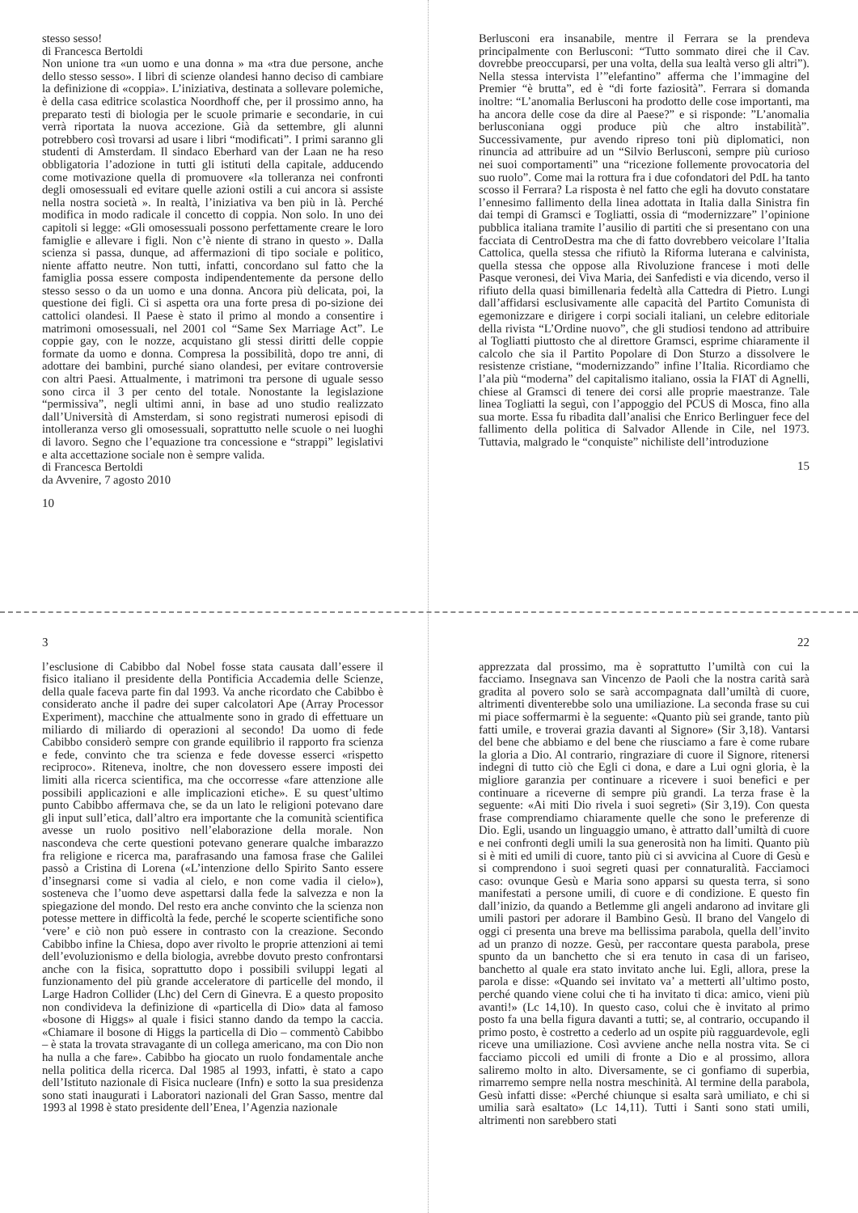stesso sesso!
di Francesca Bertoldi
Non unione tra «un uomo e una donna » ma «tra due persone, anche dello stesso sesso». I libri di scienze olandesi hanno deciso di cambiare la definizione di «coppia». L’iniziativa, destinata a sollevare polemiche, è della casa editrice scolastica Noordhoff che, per il prossimo anno, ha preparato testi di biologia per le scuole primarie e secondarie, in cui verrà riportata la nuova accezione. Già da settembre, gli alunni potrebbero così trovarsi ad usare i libri “modificati”. I primi saranno gli studenti di Amsterdam. Il sindaco Eberhard van der Laan ne ha reso obbligatoria l’adozione in tutti gli istituti della capitale, adducendo come motivazione quella di promuovere «la tolleranza nei confronti degli omosessuali ed evitare quelle azioni ostili a cui ancora si assiste nella nostra società ». In realtà, l’iniziativa va ben più in là. Perché modifica in modo radicale il concetto di coppia. Non solo. In uno dei capitoli si legge: «Gli omosessuali possono perfettamente creare le loro famiglie e allevare i figli. Non c’è niente di strano in questo ». Dalla scienza si passa, dunque, ad affermazioni di tipo sociale e politico, niente affatto neutre. Non tutti, infatti, concordano sul fatto che la famiglia possa essere composta indipendentemente da persone dello stesso sesso o da un uomo e una donna. Ancora più delicata, poi, la questione dei figli. Ci si aspetta ora una forte presa di po-sizione dei cattolici olandesi. Il Paese è stato il primo al mondo a consentire i matrimoni omosessuali, nel 2001 col “Same Sex Marriage Act”. Le coppie gay, con le nozze, acquistano gli stessi diritti delle coppie formate da uomo e donna. Compresa la possibilità, dopo tre anni, di adottare dei bambini, purché siano olandesi, per evitare controversie con altri Paesi. Attualmente, i matrimoni tra persone di uguale sesso sono circa il 3 per cento del totale. Nonostante la legislazione “permissiva”, negli ultimi anni, in base ad uno studio realizzato dall’Università di Amsterdam, si sono registrati numerosi episodi di intolleranza verso gli omosessuali, soprattutto nelle scuole o nei luoghi di lavoro. Segno che l’equazione tra concessione e “strappi” legislativi e alta accettazione sociale non è sempre valida.
di Francesca Bertoldi
da Avvenire, 7 agosto 2010
10
Berlusconi era insanabile, mentre il Ferrara se la prendeva principalmente con Berlusconi: “Tutto sommato direi che il Cav. dovrebbe preoccuparsi, per una volta, della sua lealtà verso gli altri”). Nella stessa intervista l’”elefantino” afferma che l’immagine del Premier “è brutta”, ed è “di forte faziosità”. Ferrara si domanda inoltre: “L’anomalia Berlusconi ha prodotto delle cose importanti, ma ha ancora delle cose da dire al Paese?” e si risponde: ”L’anomalia berlusconiana oggi produce più che altro instabilità”. Successivamente, pur avendo ripreso toni più diplomatici, non rinuncia ad attribuire ad un “Silvio Berlusconi, sempre più curioso nei suoi comportamenti” una “ricezione follemente provocatoria del suo ruolo”. Come mai la rottura fra i due cofondatori del PdL ha tanto scosso il Ferrara? La risposta è nel fatto che egli ha dovuto constatare l’ennesimo fallimento della linea adottata in Italia dalla Sinistra fin dai tempi di Gramsci e Togliatti, ossia di “modernizzare” l’opinione pubblica italiana tramite l’ausilio di partiti che si presentano con una facciata di CentroDestra ma che di fatto dovrebbero veicolare l’Italia Cattolica, quella stessa che rifiutò la Riforma luterana e calvinista, quella stessa che oppose alla Rivoluzione francese i moti delle Pasque veronesi, dei Viva Maria, dei Sanfedisti e via dicendo, verso il rifiuto della quasi bimillenaria fedeltà alla Cattedra di Pietro. Lungi dall’affidarsi esclusivamente alle capacità del Partito Comunista di egemonizzare e dirigere i corpi sociali italiani, un celebre editoriale della rivista “L’Ordine nuovo”, che gli studiosi tendono ad attribuire al Togliatti piuttosto che al direttore Gramsci, esprime chiaramente il calcolo che sia il Partito Popolare di Don Sturzo a dissolvere le resistenze cristiane, “modernizzando” infine l’Italia. Ricordiamo che l’ala più “moderna” del capitalismo italiano, ossia la FIAT di Agnelli, chiese al Gramsci di tenere dei corsi alle proprie maestranze. Tale linea Togliatti la seguì, con l’appoggio del PCUS di Mosca, fino alla sua morte. Essa fu ribadita dall’analisi che Enrico Berlinguer fece del fallimento della politica di Salvador Allende in Cile, nel 1973. Tuttavia, malgrado le “conquiste” nichiliste dell’introduzione
15
3
l’esclusione di Cabibbo dal Nobel fosse stata causata dall’essere il fisico italiano il presidente della Pontificia Accademia delle Scienze, della quale faceva parte fin dal 1993. Va anche ricordato che Cabibbo è considerato anche il padre dei super calcolatori Ape (Array Processor Experiment), macchine che attualmente sono in grado di effettuare un miliardo di miliardo di operazioni al secondo! Da uomo di fede Cabibbo considerò sempre con grande equilibrio il rapporto fra scienza e fede, convinto che tra scienza e fede dovesse esserci «rispetto reciproco». Riteneva, inoltre, che non dovessero essere imposti dei limiti alla ricerca scientifica, ma che occorresse «fare attenzione alle possibili applicazioni e alle implicazioni etiche». E su quest’ultimo punto Cabibbo affermava che, se da un lato le religioni potevano dare gli input sull’etica, dall’altro era importante che la comunità scientifica avesse un ruolo positivo nell’elaborazione della morale. Non nascondeva che certe questioni potevano generare qualche imbarazzo fra religione e ricerca ma, parafrasando una famosa frase che Galilei passò a Cristina di Lorena («L’intenzione dello Spirito Santo essere d’insegnarsi come si vadia al cielo, e non come vadia il cielo»), sosteneva che l’uomo deve aspettarsi dalla fede la salvezza e non la spiegazione del mondo. Del resto era anche convinto che la scienza non potesse mettere in difficoltà la fede, perché le scoperte scientifiche sono ‘vere’ e ciò non può essere in contrasto con la creazione. Secondo Cabibbo infine la Chiesa, dopo aver rivolto le proprie attenzioni ai temi dell’evoluzionismo e della biologia, avrebbe dovuto presto confrontarsi anche con la fisica, soprattutto dopo i possibili sviluppi legati al funzionamento del più grande acceleratore di particelle del mondo, il Large Hadron Collider (Lhc) del Cern di Ginevra. E a questo proposito non condivideva la definizione di «particella di Dio» data al famoso «bosone di Higgs» al quale i fisici stanno dando da tempo la caccia. «Chiamare il bosone di Higgs la particella di Dio – commentò Cabibbo – è stata la trovata stravagante di un collega americano, ma con Dio non ha nulla a che fare». Cabibbo ha giocato un ruolo fondamentale anche nella politica della ricerca. Dal 1985 al 1993, infatti, è stato a capo dell’Istituto nazionale di Fisica nucleare (Infn) e sotto la sua presidenza sono stati inaugurati i Laboratori nazionali del Gran Sasso, mentre dal 1993 al 1998 è stato presidente dell’Enea, l’Agenzia nazionale
22
apprezzata dal prossimo, ma è soprattutto l’umiltà con cui la facciamo. Insegnava san Vincenzo de Paoli che la nostra carità sarà gradita al povero solo se sarà accompagnata dall’umiltà di cuore, altrimenti diventerebbe solo una umiliazione. La seconda frase su cui mi piace soffermarmi è la seguente: «Quanto più sei grande, tanto più fatti umile, e troverai grazia davanti al Signore» (Sir 3,18). Vantarsi del bene che abbiamo e del bene che riusciamo a fare è come rubare la gloria a Dio. Al contrario, ringraziare di cuore il Signore, ritenersi indegni di tutto ciò che Egli ci dona, e dare a Lui ogni gloria, è la migliore garanzia per continuare a ricevere i suoi benefici e per continuare a riceverne di sempre più grandi. La terza frase è la seguente: «Ai miti Dio rivela i suoi segreti» (Sir 3,19). Con questa frase comprendiamo chiaramente quelle che sono le preferenze di Dio. Egli, usando un linguaggio umano, è attratto dall’umiltà di cuore e nei confronti degli umili la sua generosità non ha limiti. Quanto più si è miti ed umili di cuore, tanto più ci si avvicina al Cuore di Gesù e si comprendono i suoi segreti quasi per connaturalità. Facciamoci caso: ovunque Gesù e Maria sono apparsi su questa terra, si sono manifestati a persone umili, di cuore e di condizione. E questo fin dall’inizio, da quando a Betlemme gli angeli andarono ad invitare gli umili pastori per adorare il Bambino Gesù. Il brano del Vangelo di oggi ci presenta una breve ma bellissima parabola, quella dell’invito ad un pranzo di nozze. Gesù, per raccontare questa parabola, prese spunto da un banchetto che si era tenuto in casa di un fariseo, banchetto al quale era stato invitato anche lui. Egli, allora, prese la parola e disse: «Quando sei invitato va’ a metterti all’ultimo posto, perché quando viene colui che ti ha invitato ti dica: amico, vieni più avanti!» (Lc 14,10). In questo caso, colui che è invitato al primo posto fa una bella figura davanti a tutti; se, al contrario, occupando il primo posto, è costretto a cederlo ad un ospite più ragguardevole, egli riceve una umiliazione. Così avviene anche nella nostra vita. Se ci facciamo piccoli ed umili di fronte a Dio e al prossimo, allora saliremo molto in alto. Diversamente, se ci gonfiamo di superbia, rimarremo sempre nella nostra meschinità. Al termine della parabola, Gesù infatti disse: «Perché chiunque si esalta sarà umiliato, e chi si umilia sarà esaltato» (Lc 14,11). Tutti i Santi sono stati umili, altrimenti non sarebbero stati